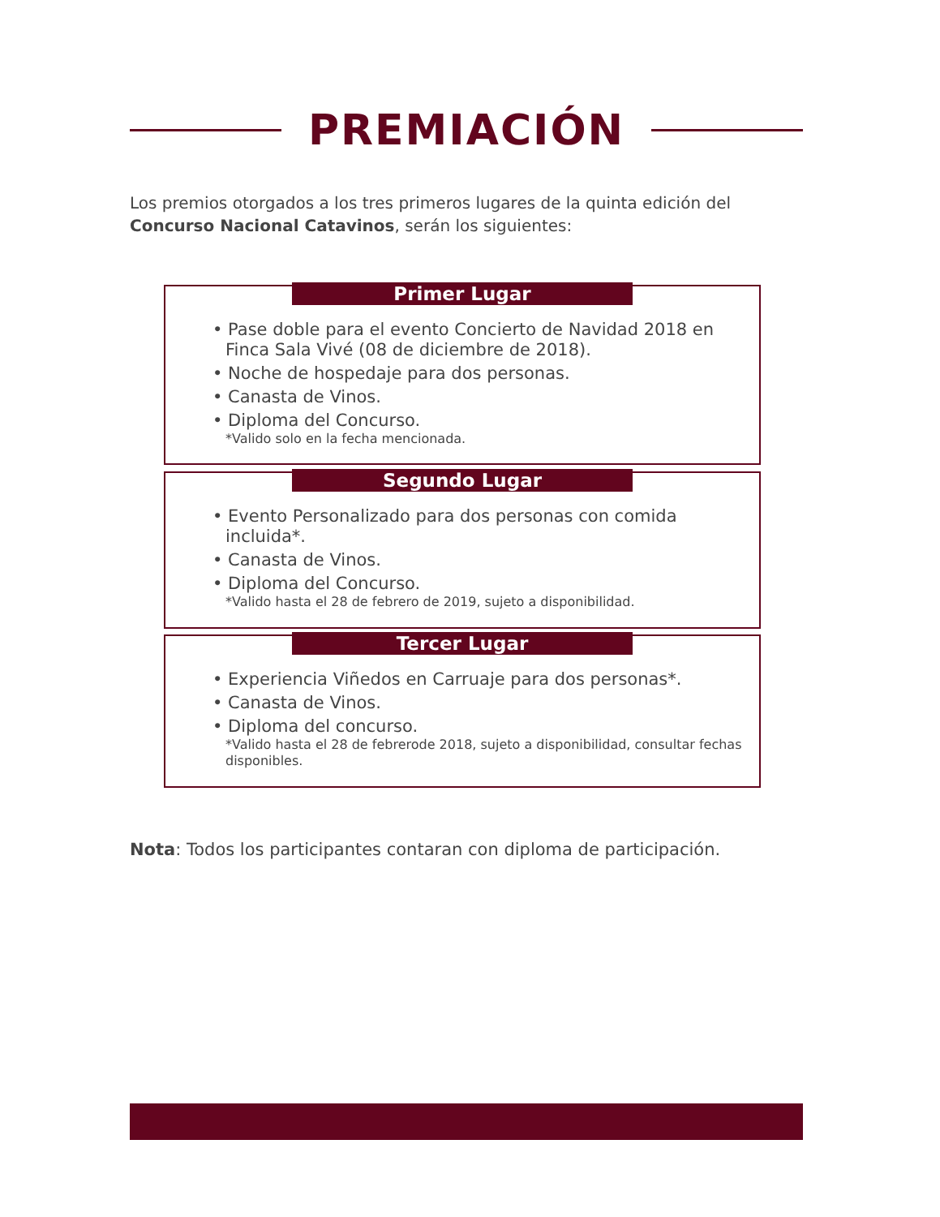PREMIACIÓN
Los premios otorgados a los tres primeros lugares de la quinta edición del Concurso Nacional Catavinos, serán los siguientes:
Primer Lugar
• Pase doble para el evento Concierto de Navidad 2018 en Finca Sala Vivé (08 de diciembre de 2018).
• Noche de hospedaje para dos personas.
• Canasta de Vinos.
• Diploma del Concurso.
*Valido solo en la fecha mencionada.
Segundo Lugar
• Evento Personalizado para dos personas con comida incluida*.
• Canasta de Vinos.
• Diploma del Concurso.
*Valido hasta el 28 de febrero de 2019, sujeto a disponibilidad.
Tercer Lugar
• Experiencia Viñedos en Carruaje para dos personas*.
• Canasta de Vinos.
• Diploma del concurso.
*Valido hasta el 28 de febrerode 2018, sujeto a disponibilidad, consultar fechas disponibles.
Nota: Todos los participantes contaran con diploma de participación.